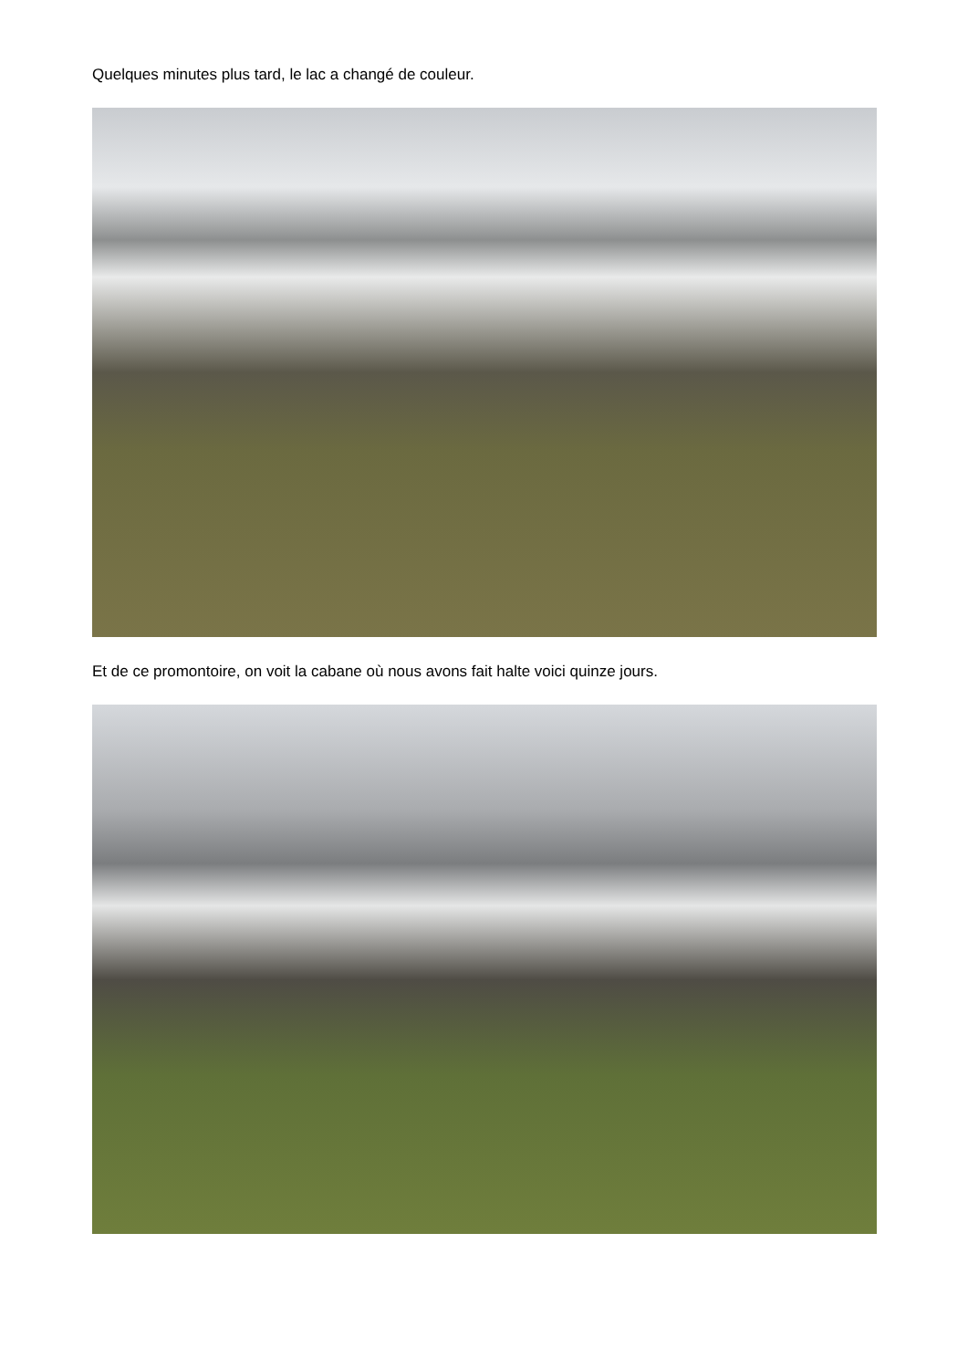Quelques minutes plus tard, le lac a changé de couleur.
Et de ce promontoire, on voit la cabane où nous avons fait halte voici quinze jours.